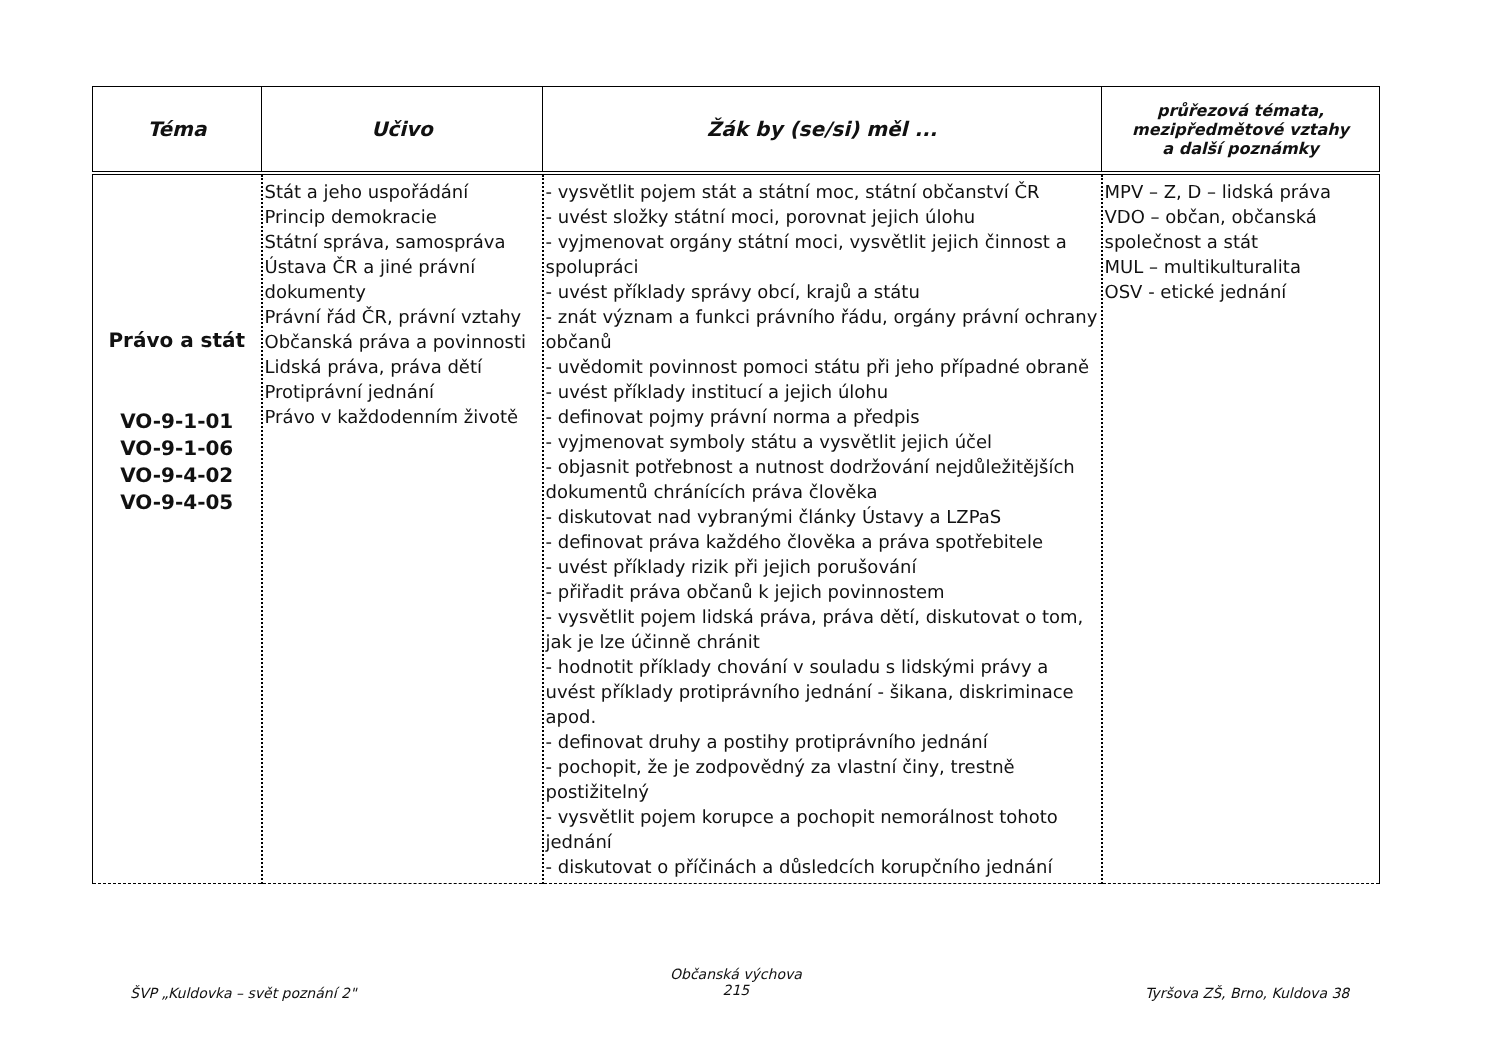| Téma | Učivo | Žák by (se/si) měl ... | průřezová témata, mezipředmětové vztahy a další poznámky |
| --- | --- | --- | --- |
| Právo a stát VO-9-1-01 VO-9-1-06 VO-9-4-02 VO-9-4-05 | Stát a jeho uspořádání Princip demokracie Státní správa, samospráva Ústava ČR a jiné právní dokumenty Právní řád ČR, právní vztahy Občanská práva a povinnosti Lidská práva, práva dětí Protiprávní jednání Právo v každodenním životě | - vysvětlit pojem stát a státní moc, státní občanství ČR - uvést složky státní moci, porovnat jejich úlohu - vyjmenovat orgány státní moci, vysvětlit jejich činnost a spolupráci - uvést příklady správy obcí, krajů a státu - znát význam a funkci právního řádu, orgány právní ochrany občanů - uvědomit povinnost pomoci státu při jeho případné obraně - uvést příklady institucí a jejich úlohu - definovat pojmy právní norma a předpis - vyjmenovat symboly státu a vysvětlit jejich účel - objasnit potřebnost a nutnost dodržování nejdůležitějších dokumentů chránících práva člověka - diskutovat nad vybranými články Ústavy a LZPaS - definovat práva každého člověka a práva spotřebitele - uvést příklady rizik při jejich porušování - přiřadit práva občanů k jejich povinnostem - vysvětlit pojem lidská práva, práva dětí, diskutovat o tom, jak je lze účinně chránit - hodnotit příklady chování v souladu s lidskými právy a uvést příklady protiprávního jednání - šikana, diskriminace apod. - definovat druhy a postihy protiprávního jednání - pochopit, že je zodpovědný za vlastní činy, trestně postižitelný - vysvětlit pojem korupce a pochopit nemorálnost tohoto jednání - diskutovat o příčinách a důsledcích korupčního jednání | MPV – Z, D – lidská práva VDO – občan, občanská společnost a stát MUL – multikulturalita OSV - etické jednání |
ŠVP „Kuldovka – svět poznání 2"
Občanská výchova
215
Tyršova ZŠ, Brno, Kuldova 38